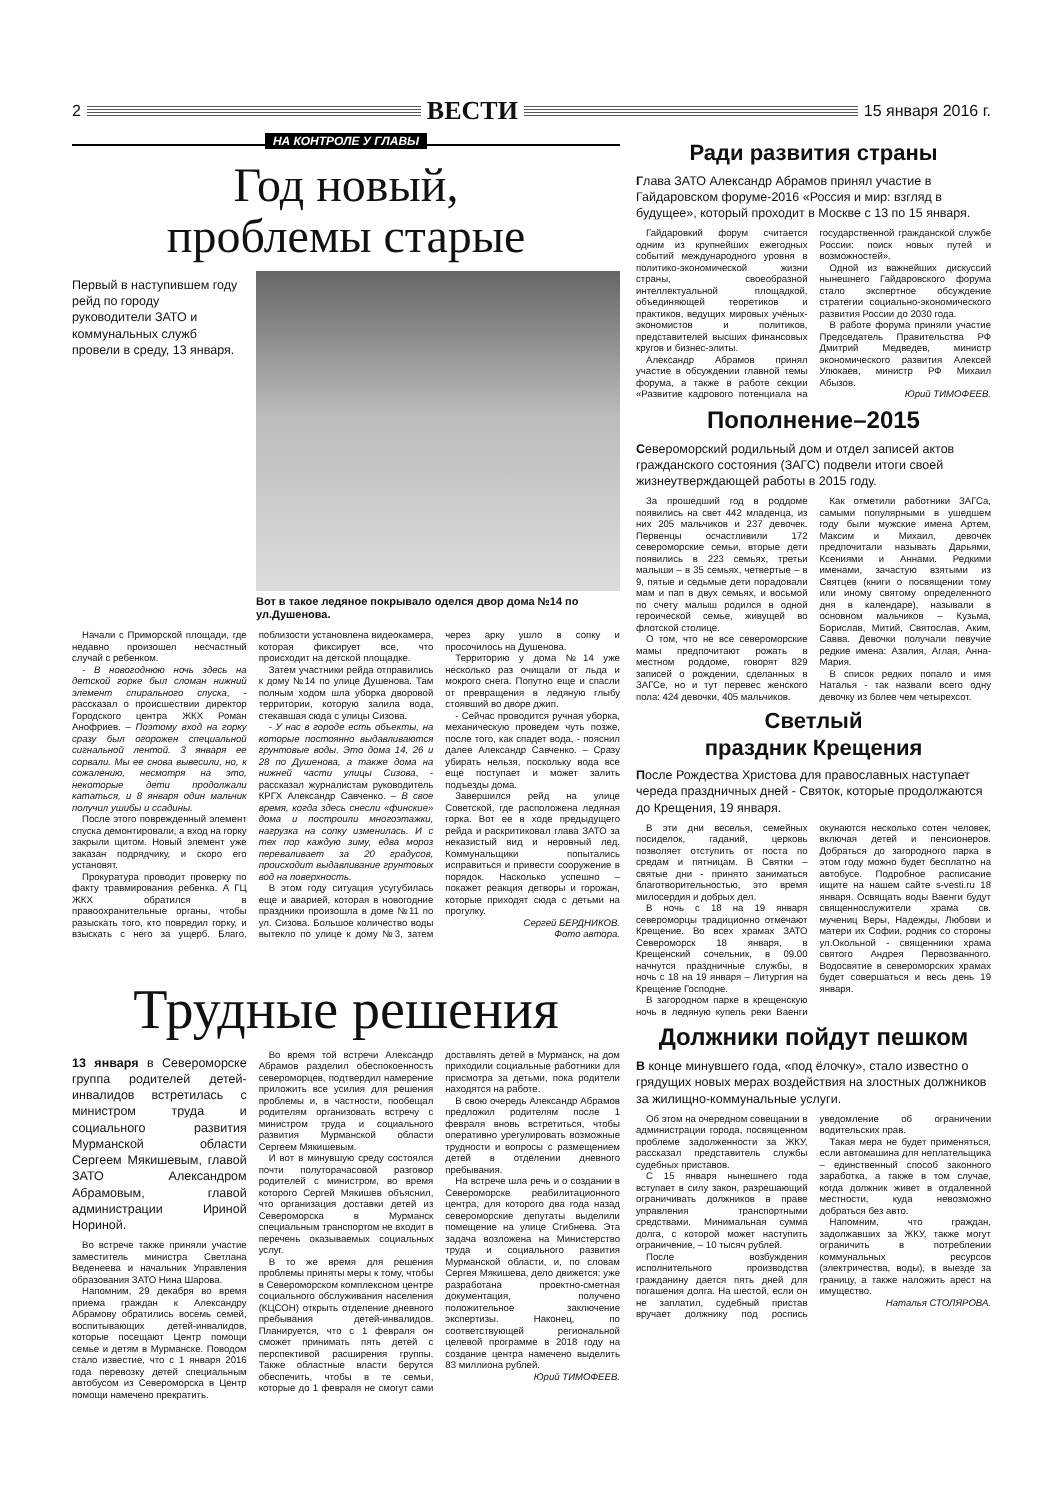2
ВЕСТИ
15 января 2016 г.
НА КОНТРОЛЕ У ГЛАВЫ
Год новый,
проблемы старые
Первый в наступившем году рейд по городу руководители ЗАТО и коммунальных служб провели в среду, 13 января.
Вот в такое ледяное покрывало оделся двор дома №14 по ул.Душенова.
Начали с Приморской площади, где недавно произошел несчастный случай с ребенком.
- В новогоднюю ночь здесь на детской горке был сломан нижний элемент спирального спуска, - рассказал о происшествии директор Городского центра ЖКХ Роман Анофриев. – Поэтому вход на горку сразу был огорожен специальной сигнальной лентой. 3 января ее сорвали. Мы ее снова вывесили, но, к сожалению, несмотря на это, некоторые дети продолжали кататься, и 8 января один мальчик получил ушибы и ссадины.
После этого поврежденный элемент спуска демонтировали, а вход на горку закрыли щитом. Новый элемент уже заказан подрядчику, и скоро его установят.
Прокуратура проводит проверку по факту травмирования ребенка. А ГЦ ЖКХ обратился в правоохранительные органы, чтобы разыскать того, кто повредил горку, и взыскать с него за ущерб. Благо, поблизости установлена видеокамера, которая фиксирует все, что происходит на детской площадке.
Затем участники рейда отправились к дому №14 по улице Душенова. Там полным ходом шла уборка дворовой территории, которую залила вода, стекавшая сюда с улицы Сизова.
- У нас в городе есть объекты, на которые постоянно выдавливаются грунтовые воды. Это дома 14, 26 и 28 по Душенова, а также дома на нижней части улицы Сизова, - рассказал журналистам руководитель КРГХ Александр Савченко. – В свое время, когда здесь снесли «финские» дома и построили многоэтажки, нагрузка на сопку изменилась. И с тех пор каждую зиму, едва мороз переваливает за 20 градусов, происходит выдавливание грунтовых вод на поверхность.
В этом году ситуация усугубилась еще и аварией, которая в новогодние праздники произошла в доме №11 по ул. Сизова. Большое количество воды вытекло по улице к дому №3, затем через арку ушло в сопку и просочилось на Душенова.
Территорию у дома №14 уже несколько раз очищали от льда и мокрого снега. Попутно еще и спасли от превращения в ледяную глыбу стоявший во дворе джип.
- Сейчас проводится ручная уборка, механическую проведем чуть позже, после того, как спадет вода, - пояснил далее Александр Савченко. – Сразу убирать нельзя, поскольку вода все еще поступает и может залить подъезды дома.
Завершился рейд на улице Советской, где расположена ледяная горка. Вот ее в ходе предыдущего рейда и раскритиковал глава ЗАТО за неказистый вид и неровный лед. Коммунальщики попытались исправиться и привести сооружение в порядок. Насколько успешно – покажет реакция детворы и горожан, которые приходят сюда с детьми на прогулку.
Сергей БЕРДНИКОВ.
Фото автора.
Трудные решения
13 января в Североморске группа родителей детей-инвалидов встретилась с министром труда и социального развития Мурманской области Сергеем Мякишевым, главой ЗАТО Александром Абрамовым, главой администрации Ириной Нориной.
Во встрече также приняли участие заместитель министра Светлана Веденеева и начальник Управления образования ЗАТО Нина Шарова.
Напомним, 29 декабря во время приема граждан к Александру Абрамову обратились восемь семей, воспитывающих детей-инвалидов, которые посещают Центр помощи семье и детям в Мурманске. Поводом стало известие, что с 1 января 2016 года перевозку детей специальным автобусом из Североморска в Центр помощи намечено прекратить.
Во время той встречи Александр Абрамов разделил обеспокоенность североморцев, подтвердил намерение приложить все усилия для решения проблемы и, в частности, пообещал родителям организовать встречу с министром труда и социального развития Мурманской области Сергеем Мякишевым.
И вот в минувшую среду состоялся почти полуторачасовой разговор родителей с министром, во время которого Сергей Мякишев объяснил, что организация доставки детей из Североморска в Мурманск специальным транспортом не входит в перечень оказываемых социальных услуг.
В то же время для решения проблемы приняты меры к тому, чтобы в Североморском комплексном центре социального обслуживания населения (КЦСОН) открыть отделение дневного пребывания детей-инвалидов. Планируется, что с 1 февраля он сможет принимать пять детей с перспективой расширения группы. Также областные власти берутся обеспечить, чтобы в те семьи, которые до 1 февраля не смогут сами доставлять детей в Мурманск, на дом приходили социальные работники для присмотра за детьми, пока родители находятся на работе.
В свою очередь Александр Абрамов предложил родителям после 1 февраля вновь встретиться, чтобы оперативно урегулировать возможные трудности и вопросы с размещением детей в отделении дневного пребывания.
На встрече шла речь и о создании в Североморске реабилитационного центра, для которого два года назад североморские депутаты выделили помещение на улице Сгибнева. Эта задача возложена на Министерство труда и социального развития Мурманской области, и, по словам Сергея Мякишева, дело движется: уже разработана проектно-сметная документация, получено положительное заключение экспертизы. Наконец, по соответствующей региональной целевой программе в 2018 году на создание центра намечено выделить 83 миллиона рублей.
Юрий ТИМОФЕЕВ.
Ради развития страны
Глава ЗАТО Александр Абрамов принял участие в Гайдаровском форуме-2016 «Россия и мир: взгляд в будущее», который проходит в Москве с 13 по 15 января.
Гайдаровкий форум считается одним из крупнейших ежегодных событий международного уровня в политико-экономической жизни страны, своеобразной интеллектуальной площадкой, объединяющей теоретиков и практиков, ведущих мировых учёных-экономистов и политиков, представителей высших финансовых кругов и бизнес-элиты.
Александр Абрамов принял участие в обсуждении главной темы форума, а также в работе секции «Развитие кадрового потенциала на государственной гражданской службе России: поиск новых путей и возможностей».
Одной из важнейших дискуссий нынешнего Гайдаровского форума стало экспертное обсуждение стратегии социально-экономического развития России до 2030 года.
В работе форума приняли участие Председатель Правительства РФ Дмитрий Медведев, министр экономического развития Алексей Улюкаев, министр РФ Михаил Абызов.
Юрий ТИМОФЕЕВ.
Пополнение–2015
Североморский родильный дом и отдел записей актов гражданского состояния (ЗАГС) подвели итоги своей жизнеутверждающей работы в 2015 году.
За прошедший год в роддоме появились на свет 442 младенца, из них 205 мальчиков и 237 девочек. Первенцы осчастливили 172 североморские семьи, вторые дети появились в 223 семьях, третьи малыши – в 35 семьях, четвертые – в 9, пятые и седьмые дети порадовали мам и пап в двух семьях, и восьмой по счету малыш родился в одной героической семье, живущей во флотской столице.
О том, что не все североморские мамы предпочитают рожать в местном роддоме, говорят 829 записей о рождении, сделанных в ЗАГСе, но и тут перевес женского пола: 424 девочки, 405 мальчиков.
Как отметили работники ЗАГСа, самыми популярными в ушедшем году были мужские имена Артем, Максим и Михаил, девочек предпочитали называть Дарьями, Ксениями и Аннами. Редкими именами, зачастую взятыми из Святцев (книги о посвящении тому или иному святому определенного дня в календаре), называли в основном мальчиков – Кузьма, Борислав, Митий, Святослав, Аким, Савва. Девочки получали певучие редкие имена: Азалия, Аглая, Анна-Мария.
В список редких попало и имя Наталья - так назвали всего одну девочку из более чем четырехсот.
Светлый
праздник Крещения
После Рождества Христова для православных наступает череда праздничных дней - Святок, которые продолжаются до Крещения, 19 января.
В эти дни веселья, семейных посиделок, гаданий, церковь позволяет отступить от поста по средам и пятницам. В Святки – святые дни - принято заниматься благотворительностью, это время милосердия и добрых дел.
В ночь с 18 на 19 января североморцы традиционно отмечают Крещение. Во всех храмах ЗАТО Североморск 18 января, в Крещенский сочельник, в 09.00 начнутся праздничные службы, в ночь с 18 на 19 января – Литургия на Крещение Господне.
В загородном парке в крещенскую ночь в ледяную купель реки Ваенги окунаются несколько сотен человек, включая детей и пенсионеров. Добраться до загородного парка в этом году можно будет бесплатно на автобусе. Подробное расписание ищите на нашем сайте s-vesti.ru 18 января. Освящать воды Ваенги будут священнослужители храма св. мучениц Веры, Надежды, Любови и матери их Софии, родник со стороны ул.Окольной - священники храма святого Андрея Первозванного. Водосвятие в североморских храмах будет совершаться и весь день 19 января.
Должники пойдут пешком
В конце минувшего года, «под ёлочку», стало известно о грядущих новых мерах воздействия на злостных должников за жилищно-коммунальные услуги.
Об этом на очередном совещании в администрации города, посвященном проблеме задолженности за ЖКУ, рассказал представитель службы судебных приставов.
С 15 января нынешнего года вступает в силу закон, разрешающий ограничивать должников в праве управления транспортными средствами. Минимальная сумма долга, с которой может наступить ограничение, – 10 тысяч рублей.
После возбуждения исполнительного производства гражданину дается пять дней для погашения долга. На шестой, если он не заплатил, судебный пристав вручает должнику под роспись уведомление об ограничении водительских прав.
Такая мера не будет применяться, если автомашина для неплательщика – единственный способ законного заработка, а также в том случае, когда должник живет в отдаленной местности, куда невозможно добраться без авто.
Напомним, что граждан, задолжавших за ЖКУ, также могут ограничить в потреблении коммунальных ресурсов (электричества, воды), в выезде за границу, а также наложить арест на имущество.
Наталья СТОЛЯРОВА.